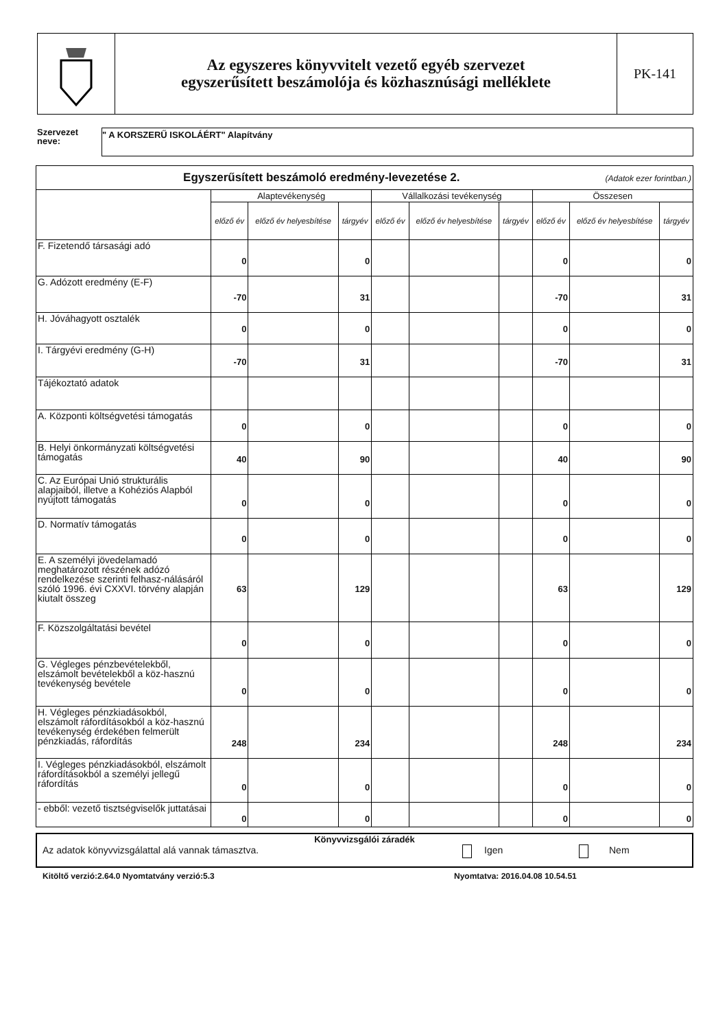Az egyszeres könyvvitelt vezető egyéb szervezet
egyszerűsített beszámolója és közhasznúsági melléklete
PK-141
Szervezet neve:
" A KORSZERŰ ISKOLÁÉRT" Alapítvány
| Egyszerűsített beszámoló eredmény-levezetése 2. (Adatok ezer forintban.) | | | | | | | | | |
| | Alaptevékenység | | | Vállalkozási tevékenység | | | Összesen | | |
| | előző év | előző év helyesbítése | tárgyév | előző év | előző év helyesbítése | tárgyév | előző év | előző év helyesbítése | tárgyév |
| F. Fizetendő társasági adó | 0 | | 0 | | | | 0 | | 0 |
| G. Adózott eredmény (E-F) | -70 | | 31 | | | | -70 | | 31 |
| H. Jóváhagyott osztalék | 0 | | 0 | | | | 0 | | 0 |
| I. Tárgyévi eredmény (G-H) | -70 | | 31 | | | | -70 | | 31 |
| Tájékoztató adatok | | | | | | | | | |
| A. Központi költségvetési támogatás | 0 | | 0 | | | | 0 | | 0 |
| B. Helyi önkormányzati költségvetési támogatás | 40 | | 90 | | | | 40 | | 90 |
| C. Az Európai Unió strukturális alapjaiból, illetve a Kohéziós Alapból nyújtott támogatás | 0 | | 0 | | | | 0 | | 0 |
| D. Normatív támogatás | 0 | | 0 | | | | 0 | | 0 |
| E. A személyi jövedelamadó meghatározott részének adózó rendelkezése szerinti felhasz-nálásáról szóló 1996. évi CXXVI. törvény alapján kiutalt összeg | 63 | | 129 | | | | 63 | | 129 |
| F. Közszolgáltatási bevétel | 0 | | 0 | | | | 0 | | 0 |
| G. Végleges pénzbevételekből, elszámolt bevételekből a köz-hasznú tevékenység bevétele | 0 | | 0 | | | | 0 | | 0 |
| H. Végleges pénzkiadásokból, elszámolt ráfordításokból a köz-hasznú tevékenység érdekében felmerült pénzkiadás, ráfordítás | 248 | | 234 | | | | 248 | | 234 |
| I. Végleges pénzkiadásokból, elszámolt ráfordításokból a személyi jellegű ráfordítás | 0 | | 0 | | | | 0 | | 0 |
| - ebből: vezető tisztségviselők juttatásai | 0 | | 0 | | | | 0 | | 0 |
Könyvvizsgálói záradék
Az adatok könyvvizsgálattal alá vannak támasztva. Igen Nem
Kitöltő verzió:2.64.0 Nyomtatvány verzió:5.3
Nyomtatva: 2016.04.08 10.54.51